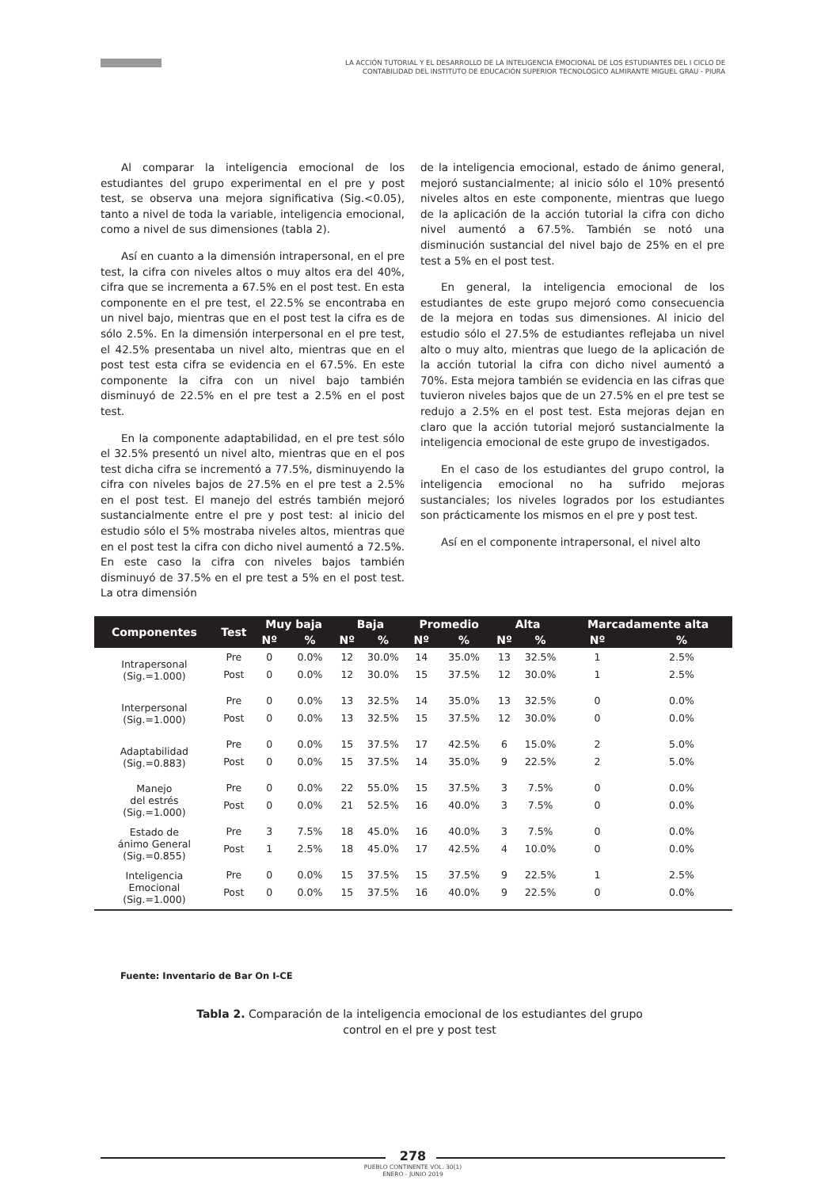LA ACCIÓN TUTORIAL Y EL DESARROLLO DE LA INTELIGENCIA EMOCIONAL DE LOS ESTUDIANTES DEL I CICLO DE
CONTABILIDAD DEL INSTITUTO DE EDUCACIÓN SUPERIOR TECNOLÓGICO ALMIRANTE MIGUEL GRAU - PIURA
Al comparar la inteligencia emocional de los estudiantes del grupo experimental en el pre y post test, se observa una mejora significativa (Sig.<0.05), tanto a nivel de toda la variable, inteligencia emocional, como a nivel de sus dimensiones (tabla 2).
Así en cuanto a la dimensión intrapersonal, en el pre test, la cifra con niveles altos o muy altos era del 40%, cifra que se incrementa a 67.5% en el post test. En esta componente en el pre test, el 22.5% se encontraba en un nivel bajo, mientras que en el post test la cifra es de sólo 2.5%. En la dimensión interpersonal en el pre test, el 42.5% presentaba un nivel alto, mientras que en el post test esta cifra se evidencia en el 67.5%. En este componente la cifra con un nivel bajo también disminuyó de 22.5% en el pre test a 2.5% en el post test.
En la componente adaptabilidad, en el pre test sólo el 32.5% presentó un nivel alto, mientras que en el pos test dicha cifra se incrementó a 77.5%, disminuyendo la cifra con niveles bajos de 27.5% en el pre test a 2.5% en el post test. El manejo del estrés también mejoró sustancialmente entre el pre y post test: al inicio del estudio sólo el 5% mostraba niveles altos, mientras que en el post test la cifra con dicho nivel aumentó a 72.5%. En este caso la cifra con niveles bajos también disminuyó de 37.5% en el pre test a 5% en el post test. La otra dimensión
de la inteligencia emocional, estado de ánimo general, mejoró sustancialmente; al inicio sólo el 10% presentó niveles altos en este componente, mientras que luego de la aplicación de la acción tutorial la cifra con dicho nivel aumentó a 67.5%. También se notó una disminución sustancial del nivel bajo de 25% en el pre test a 5% en el post test.
En general, la inteligencia emocional de los estudiantes de este grupo mejoró como consecuencia de la mejora en todas sus dimensiones. Al inicio del estudio sólo el 27.5% de estudiantes reflejaba un nivel alto o muy alto, mientras que luego de la aplicación de la acción tutorial la cifra con dicho nivel aumentó a 70%. Esta mejora también se evidencia en las cifras que tuvieron niveles bajos que de un 27.5% en el pre test se redujo a 2.5% en el post test. Esta mejoras dejan en claro que la acción tutorial mejoró sustancialmente la inteligencia emocional de este grupo de investigados.
En el caso de los estudiantes del grupo control, la inteligencia emocional no ha sufrido mejoras sustanciales; los niveles logrados por los estudiantes son prácticamente los mismos en el pre y post test.
Así en el componente intrapersonal, el nivel alto
| Componentes | Test | Muy baja | | Baja | | Promedio | | Alta | | Marcadamente alta | |
| --- | --- | --- | --- | --- | --- | --- | --- | --- | --- | --- | --- |
| | | Nº | % | Nº | % | Nº | % | Nº | % | Nº | % |
| Intrapersonal (Sig.=1.000) | Pre | 0 | 0.0% | 12 | 30.0% | 14 | 35.0% | 13 | 32.5% | 1 | 2.5% |
| | Post | 0 | 0.0% | 12 | 30.0% | 15 | 37.5% | 12 | 30.0% | 1 | 2.5% |
| Interpersonal (Sig.=1.000) | Pre | 0 | 0.0% | 13 | 32.5% | 14 | 35.0% | 13 | 32.5% | 0 | 0.0% |
| | Post | 0 | 0.0% | 13 | 32.5% | 15 | 37.5% | 12 | 30.0% | 0 | 0.0% |
| Adaptabilidad (Sig.=0.883) | Pre | 0 | 0.0% | 15 | 37.5% | 17 | 42.5% | 6 | 15.0% | 2 | 5.0% |
| | Post | 0 | 0.0% | 15 | 37.5% | 14 | 35.0% | 9 | 22.5% | 2 | 5.0% |
| Manejo del estrés (Sig.=1.000) | Pre | 0 | 0.0% | 22 | 55.0% | 15 | 37.5% | 3 | 7.5% | 0 | 0.0% |
| | Post | 0 | 0.0% | 21 | 52.5% | 16 | 40.0% | 3 | 7.5% | 0 | 0.0% |
| Estado de ánimo General (Sig.=0.855) | Pre | 3 | 7.5% | 18 | 45.0% | 16 | 40.0% | 3 | 7.5% | 0 | 0.0% |
| | Post | 1 | 2.5% | 18 | 45.0% | 17 | 42.5% | 4 | 10.0% | 0 | 0.0% |
| Inteligencia Emocional (Sig.=1.000) | Pre | 0 | 0.0% | 15 | 37.5% | 15 | 37.5% | 9 | 22.5% | 1 | 2.5% |
| | Post | 0 | 0.0% | 15 | 37.5% | 16 | 40.0% | 9 | 22.5% | 0 | 0.0% |
Fuente: Inventario de Bar On I-CE
Tabla 2. Comparación de la inteligencia emocional de los estudiantes del grupo control en el pre y post test
278
PUEBLO CONTINENTE VOL. 30(1)
ENERO - JUNIO 2019